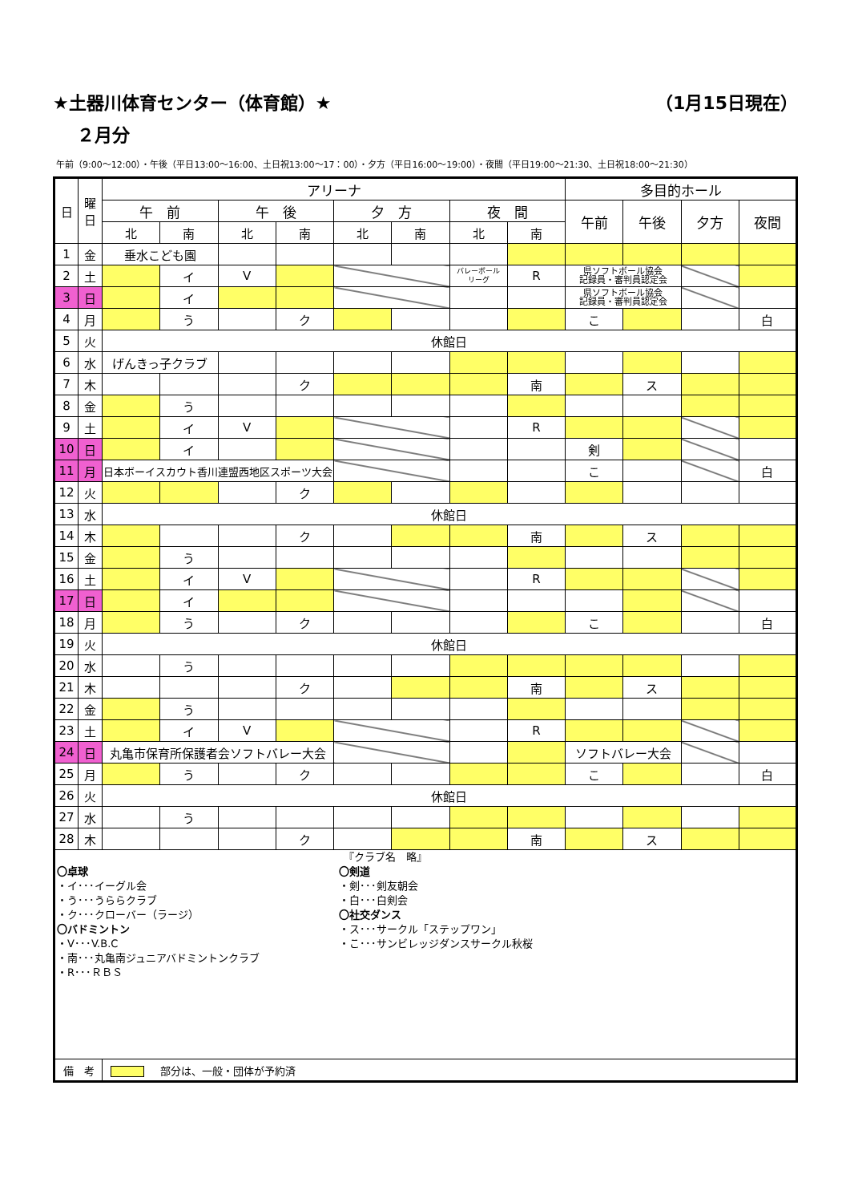★土器川体育センター（体育館）★ （1月15日現在）
２月分
午前（9:00～12:00）・午後（平日13:00～16:00、土日祝13:00～17：00）・夕方（平日16:00～19:00）・夜間（平日19:00～21:30、土日祝18:00～21:30）
| 日 | 曜 日 | アリーナ | | | | | | | | 多目的ホール | | | |
| --- | --- | --- | --- | --- | --- | --- | --- | --- | --- | --- | --- | --- | --- |
| | | 午 前 | | 午 後 | | 夕 方 | | 夜 間 | | 午前 | 午後 | 夕方 | 夜間 |
| | | 北 | 南 | 北 | 南 | 北 | 南 | 北 | 南 | | | | |
| 1 | 金 | 垂水こども園 | | | | | | | | | | | |
| 2 | 土 | | イ | V | | | | バレーボール リーグ | R | 県ソフトボール協会 記録員・審判員認定会 | | | |
| 3 | 日 | | イ | | | | | | | 県ソフトボール協会 記録員・審判員認定会 | | | |
| 4 | 月 | | う | | ク | | | | | こ | | | 白 |
| 5 | 火 | 休館日 | | | | | | | | | | | |
| 6 | 水 | げんきっ子クラブ | | | | | | | | | | | |
| 7 | 木 | | | | ク | | | | 南 | | ス | | |
| 8 | 金 | | う | | | | | | | | | | |
| 9 | 土 | | イ | V | | | | | R | | | | |
| 10 | 日 | | イ | | | | | | | 剣 | | | |
| 11 | 月 | 日本ボーイスカウト香川連盟西地区スポーツ大会 | | | | | | | | こ | | | 白 |
| 12 | 火 | | | | ク | | | | | | | | |
| 13 | 水 | 休館日 | | | | | | | | | | | |
| 14 | 木 | | | | ク | | | | 南 | | ス | | |
| 15 | 金 | | う | | | | | | | | | | |
| 16 | 土 | | イ | V | | | | | R | | | | |
| 17 | 日 | | イ | | | | | | | | | | |
| 18 | 月 | | う | | ク | | | | | こ | | | 白 |
| 19 | 火 | 休館日 | | | | | | | | | | | |
| 20 | 水 | | う | | | | | | | | | | |
| 21 | 木 | | | | ク | | | | 南 | | ス | | |
| 22 | 金 | | う | | | | | | | | | | |
| 23 | 土 | | イ | V | | | | | R | | | | |
| 24 | 日 | 丸亀市保育所保護者会ソフトバレー大会 | | | | | | | | ソフトバレー大会 | | | |
| 25 | 月 | | う | | ク | | | | | こ | | | 白 |
| 26 | 火 | 休館日 | | | | | | | | | | | |
| 27 | 水 | | う | | | | | | | | | | |
| 28 | 木 | | | | ク | | | | 南 | | ス | | |
| 『クラブ名 略』 〇卓球 ・イ･･･イーグル会 ・う･･･うららクラブ ・ク･･･クローバー（ラージ） 〇バドミントン ・V･･･V.B.C ・南･･･丸亀南ジュニアバドミントンクラブ ・R･･･ＲＢＳ 〇剣道 ・剣･･･剣友朝会 ・白･･･白剣会 〇社交ダンス ・ス･･･サークル「ステップワン」 ・こ･･･サンビレッジダンスサークル秋桜 | | | | | | | | | | | | | |
| 備 考 | | 部分は、一般・団体が予約済 | | | | | | | | | | | |